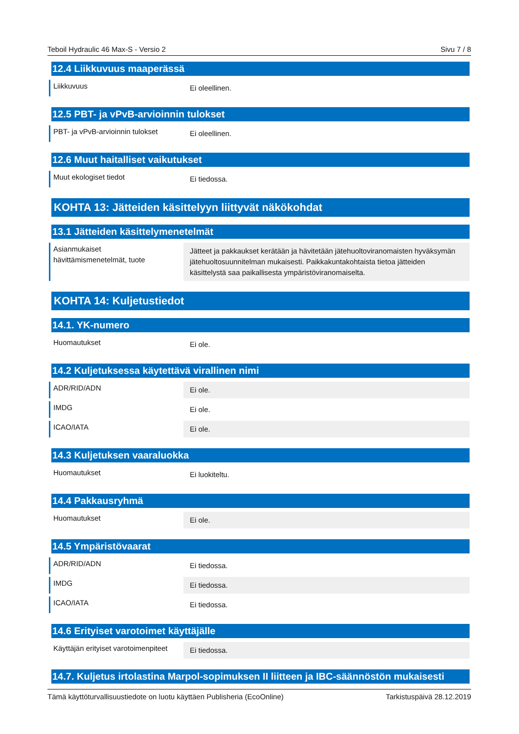Teboil Hydraulic 46 Max-S - Versio 2 Sivu 7 / 8
12.4 Liikkuvuus maaperässä
Liikkuvuus
Ei oleellinen.
12.5 PBT- ja vPvB-arvioinnin tulokset
PBT- ja vPvB-arvioinnin tulokset
Ei oleellinen.
12.6 Muut haitalliset vaikutukset
Muut ekologiset tiedot
Ei tiedossa.
KOHTA 13: Jätteiden käsittelyyn liittyvät näkökohdat
13.1 Jätteiden käsittelymenetelmät
Asianmukaiset hävittämismenetelmät, tuote
Jätteet ja pakkaukset kerätään ja hävitetään jätehuoltoviranomaisten hyväksymän jätehuoltosuunnitelman mukaisesti. Paikkakuntakohtaista tietoa jätteiden käsittelystä saa paikallisesta ympäristöviranomaiselta.
KOHTA 14: Kuljetustiedot
14.1. YK-numero
Huomautukset
Ei ole.
14.2 Kuljetuksessa käytettävä virallinen nimi
ADR/RID/ADN
Ei ole.
IMDG
Ei ole.
ICAO/IATA
Ei ole.
14.3 Kuljetuksen vaaraluokka
Huomautukset
Ei luokiteltu.
14.4 Pakkausryhmä
Huomautukset
Ei ole.
14.5 Ympäristövaarat
ADR/RID/ADN
Ei tiedossa.
IMDG
Ei tiedossa.
ICAO/IATA
Ei tiedossa.
14.6 Erityiset varotoimet käyttäjälle
Käyttäjän erityiset varotoimenpiteet
Ei tiedossa.
14.7. Kuljetus irtolastina Marpol-sopimuksen II liitteen ja IBC-säännöstön mukaisesti
Tämä käyttöturvallisuustiedote on luotu käyttäen Publisheria (EcoOnline) Tarkistuspäivä 28.12.2019